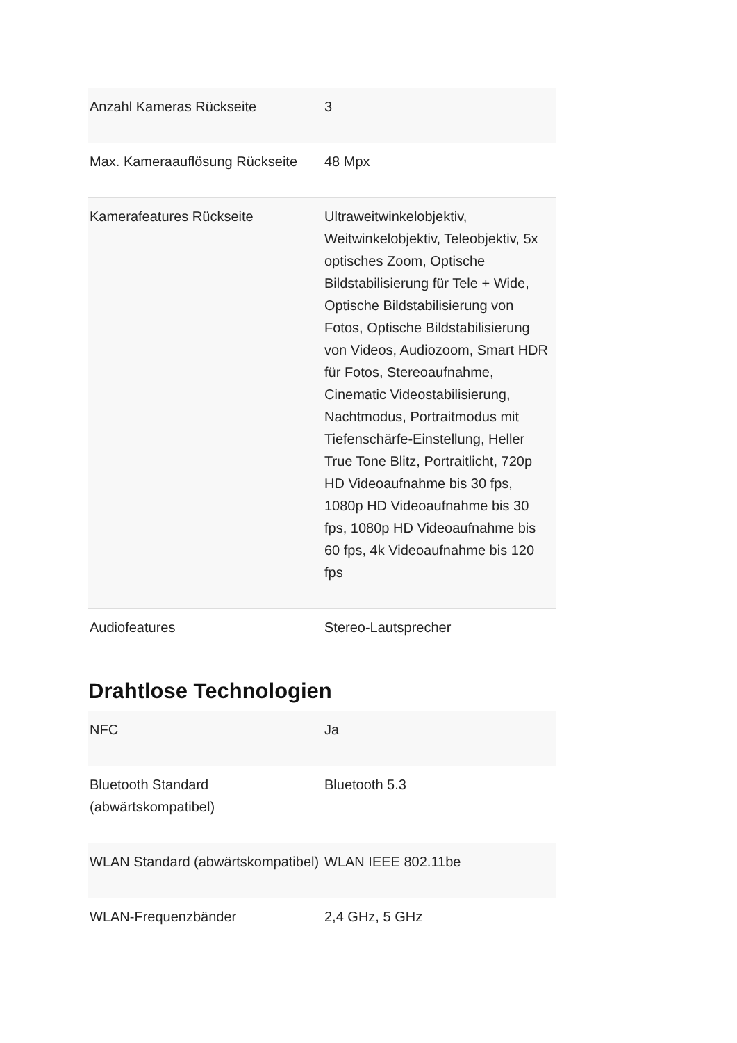| Anzahl Kameras Rückseite | 3 |
| Max. Kameraauflösung Rückseite | 48 Mpx |
| Kamerafeatures Rückseite | Ultraweitwinkelobjektiv, Weitwinkelobjektiv, Teleobjektiv, 5x optisches Zoom, Optische Bildstabilisierung für Tele + Wide, Optische Bildstabilisierung von Fotos, Optische Bildstabilisierung von Videos, Audiozoom, Smart HDR für Fotos, Stereoaufnahme, Cinematic Videostabilisierung, Nachtmodus, Portraitmodus mit Tiefenschärfe-Einstellung, Heller True Tone Blitz, Portraitlicht, 720p HD Videoaufnahme bis 30 fps, 1080p HD Videoaufnahme bis 30 fps, 1080p HD Videoaufnahme bis 60 fps, 4k Videoaufnahme bis 120 fps |
| Audiofeatures | Stereo-Lautsprecher |
Drahtlose Technologien
| NFC | Ja |
| Bluetooth Standard (abwärtskompatibel) | Bluetooth 5.3 |
| WLAN Standard (abwärtskompatibel) | WLAN IEEE 802.11be |
| WLAN-Frequenzbänder | 2,4 GHz, 5 GHz |